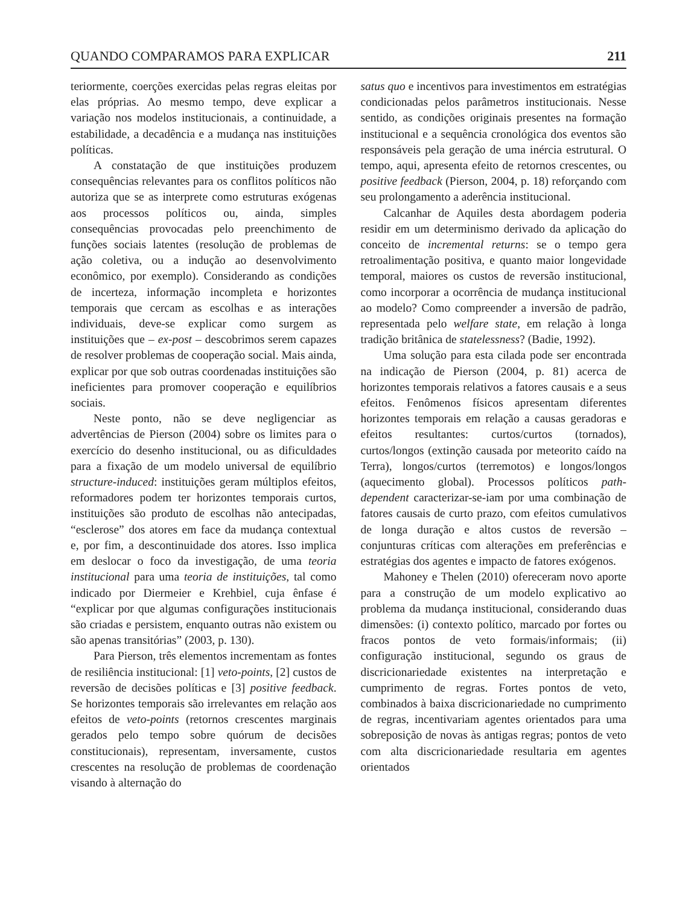QUANDO COMPARAMOS PARA EXPLICAR 211
teriormente, coerções exercidas pelas regras eleitas por elas próprias. Ao mesmo tempo, deve explicar a variação nos modelos institucionais, a continuidade, a estabilidade, a decadência e a mudança nas instituições políticas.
A constatação de que instituições produzem consequências relevantes para os conflitos políticos não autoriza que se as interprete como estruturas exógenas aos processos políticos ou, ainda, simples consequências provocadas pelo preenchimento de funções sociais latentes (resolução de problemas de ação coletiva, ou a indução ao desenvolvimento econômico, por exemplo). Considerando as condições de incerteza, informação incompleta e horizontes temporais que cercam as escolhas e as interações individuais, deve-se explicar como surgem as instituições que – ex-post – descobrimos serem capazes de resolver problemas de cooperação social. Mais ainda, explicar por que sob outras coordenadas instituições são ineficientes para promover cooperação e equilíbrios sociais.
Neste ponto, não se deve negligenciar as advertências de Pierson (2004) sobre os limites para o exercício do desenho institucional, ou as dificuldades para a fixação de um modelo universal de equilíbrio structure-induced: instituições geram múltiplos efeitos, reformadores podem ter horizontes temporais curtos, instituições são produto de escolhas não antecipadas, “esclerose” dos atores em face da mudança contextual e, por fim, a descontinuidade dos atores. Isso implica em deslocar o foco da investigação, de uma teoria institucional para uma teoria de instituições, tal como indicado por Diermeier e Krehbiel, cuja ênfase é “explicar por que algumas configurações institucionais são criadas e persistem, enquanto outras não existem ou são apenas transitórias” (2003, p. 130).
Para Pierson, três elementos incrementam as fontes de resiliência institucional: [1] veto-points, [2] custos de reversão de decisões políticas e [3] positive feedback. Se horizontes temporais são irrelevantes em relação aos efeitos de veto-points (retornos crescentes marginais gerados pelo tempo sobre quórum de decisões constitucionais), representam, inversamente, custos crescentes na resolução de problemas de coordenação visando à alternação do
satus quo e incentivos para investimentos em estratégias condicionadas pelos parâmetros institucionais. Nesse sentido, as condições originais presentes na formação institucional e a sequência cronológica dos eventos são responsáveis pela geração de uma inércia estrutural. O tempo, aqui, apresenta efeito de retornos crescentes, ou positive feedback (Pierson, 2004, p. 18) reforçando com seu prolongamento a aderência institucional.
Calcanhar de Aquiles desta abordagem poderia residir em um determinismo derivado da aplicação do conceito de incremental returns: se o tempo gera retroalimentação positiva, e quanto maior longevidade temporal, maiores os custos de reversão institucional, como incorporar a ocorrência de mudança institucional ao modelo? Como compreender a inversão de padrão, representada pelo welfare state, em relação à longa tradição britânica de statelessness? (Badie, 1992).
Uma solução para esta cilada pode ser encontrada na indicação de Pierson (2004, p. 81) acerca de horizontes temporais relativos a fatores causais e a seus efeitos. Fenômenos físicos apresentam diferentes horizontes temporais em relação a causas geradoras e efeitos resultantes: curtos/curtos (tornados), curtos/longos (extinção causada por meteorito caído na Terra), longos/curtos (terremotos) e longos/longos (aquecimento global). Processos políticos path-dependent caracterizar-se-iam por uma combinação de fatores causais de curto prazo, com efeitos cumulativos de longa duração e altos custos de reversão – conjunturas críticas com alterações em preferências e estratégias dos agentes e impacto de fatores exógenos.
Mahoney e Thelen (2010) ofereceram novo aporte para a construção de um modelo explicativo ao problema da mudança institucional, considerando duas dimensões: (i) contexto político, marcado por fortes ou fracos pontos de veto formais/informais; (ii) configuração institucional, segundo os graus de discricionariedade existentes na interpretação e cumprimento de regras. Fortes pontos de veto, combinados à baixa discricionariedade no cumprimento de regras, incentivariam agentes orientados para uma sobreposição de novas às antigas regras; pontos de veto com alta discricionariedade resultaria em agentes orientados